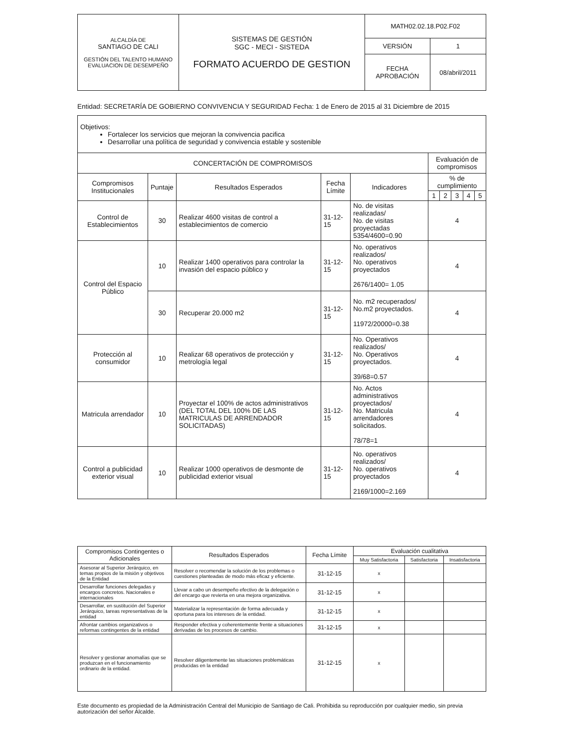| ALCALDÍA DE SANTIAGO DE CALI GESTIÓN DEL TALENTO HUMANO EVALUACION DE DESEMPEÑO | SISTEMAS DE GESTIÓN SGC - MECI - SISTEDA FORMATO ACUERDO DE GESTION | MATH02.02.18.P02.F02 | |
| | | VERSIÓN | 1 |
| | | FECHA APROBACIÓN | 08/abril/2011 |
Entidad: SECRETARÍA DE GOBIERNO CONVIVENCIA Y SEGURIDAD Fecha: 1 de Enero de 2015 al 31 Diciembre de 2015
| Objetivos: Fortalecer los servicios que mejoran la convivencia pacifica Desarrollar una política de seguridad y convivencia estable y sostenible | | | | | | | | | |
| CONCERTACIÓN DE COMPROMISOS | | | | | Evaluación de compromisos | | | | |
| Compromisos Institucionales | Puntaje | Resultados Esperados | Fecha Límite | Indicadores | % de cumplimiento | | | | |
| | | | | | 1 | 2 | 3 | 4 | 5 |
| Control de Establecimientos | 30 | Realizar 4600 visitas de control a establecimientos de comercio | 31-12-15 | No. de visitas realizadas/ No. de visitas proyectadas 5354/4600=0.90 | 4 | | | | |
| Control del Espacio Público | 10 | Realizar 1400 operativos para controlar la invasión del espacio público y | 31-12-15 | No. operativos realizados/ No. operativos proyectados 2676/1400= 1.05 | 4 | | | | |
| | 30 | Recuperar 20.000 m2 | 31-12-15 | No. m2 recuperados/ No.m2 proyectados. 11972/20000=0.38 | 4 | | | | |
| Protección al consumidor | 10 | Realizar 68 operativos de protección y metrología legal | 31-12-15 | No. Operativos realizados/ No. Operativos proyectados. 39/68=0.57 | 4 | | | | |
| Matricula arrendador | 10 | Proyectar el 100% de actos administrativos (DEL TOTAL DEL 100% DE LAS MATRICULAS DE ARRENDADOR SOLICITADAS) | 31-12-15 | No. Actos administrativos proyectados/ No. Matricula arrendadores solicitados. 78/78=1 | 4 | | | | |
| Control a publicidad exterior visual | 10 | Realizar 1000 operativos de desmonte de publicidad exterior visual | 31-12-15 | No. operativos realizados/ No. operativos proyectados 2169/1000=2.169 | 4 | | | | |
| Compromisos Contingentes o Adicionales | Resultados Esperados | Fecha Límite | Evaluación cualitativa | | |
| --- | --- | --- | --- | --- | --- |
| | | | Muy Satisfactoria | Satisfactoria | Insatisfactoria |
| Asesorar al Superior Jerárquico, en temas propios de la misión y objetivos de la Entidad | Resolver o recomendar la solución de los problemas o cuestiones planteadas de modo más eficaz y eficiente. | 31-12-15 | x | | |
| Desarrollar funciones delegadas y encargos concretos. Nacionales e internacionales | Llevar a cabo un desempeño efectivo de la delegación o del encargo que revierta en una mejora organizativa. | 31-12-15 | x | | |
| Desarrollar, en sustitución del Superior Jerárquico, tareas representativas de la entidad | Materializar la representación de forma adecuada y oportuna para los intereses de la entidad. | 31-12-15 | x | | |
| Afrontar cambios organizativos o reformas contingentes de la entidad | Responder efectiva y coherentemente frente a situaciones derivadas de los procesos de cambio. | 31-12-15 | x | | |
| Resolver y gestionar anomalías que se produzcan en el funcionamiento ordinario de la entidad. | Resolver diligentemente las situaciones problemáticas producidas en la entidad | 31-12-15 | x | | |
Este documento es propiedad de la Administración Central del Municipio de Santiago de Cali. Prohibida su reproducción por cualquier medio, sin previa autorización del señor Alcalde.